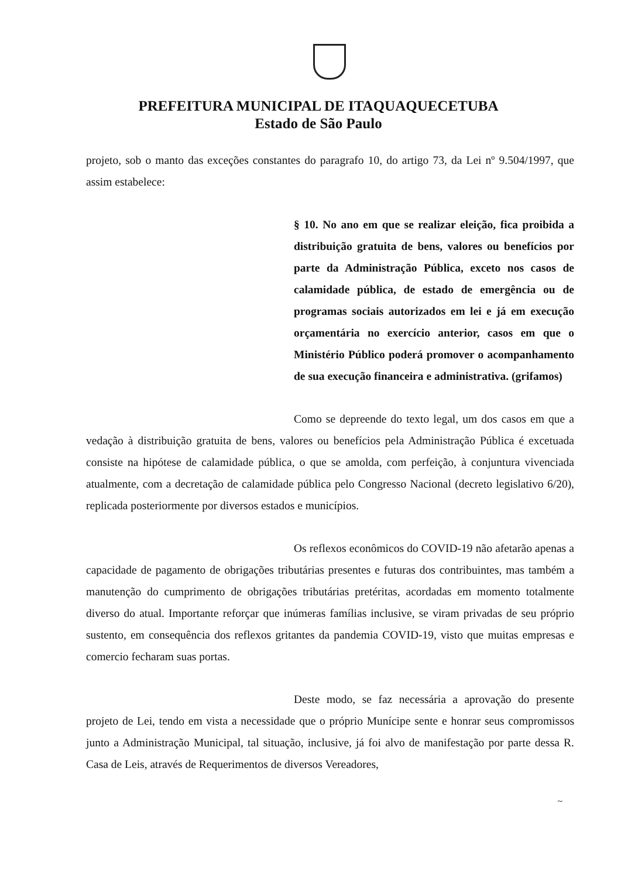PREFEITURA MUNICIPAL DE ITAQUAQUECETUBA
Estado de São Paulo
projeto, sob o manto das exceções constantes do paragrafo 10, do artigo 73, da Lei nº 9.504/1997, que assim estabelece:
§ 10. No ano em que se realizar eleição, fica proibida a distribuição gratuita de bens, valores ou benefícios por parte da Administração Pública, exceto nos casos de calamidade pública, de estado de emergência ou de programas sociais autorizados em lei e já em execução orçamentária no exercício anterior, casos em que o Ministério Público poderá promover o acompanhamento de sua execução financeira e administrativa. (grifamos)
Como se depreende do texto legal, um dos casos em que a vedação à distribuição gratuita de bens, valores ou benefícios pela Administração Pública é excetuada consiste na hipótese de calamidade pública, o que se amolda, com perfeição, à conjuntura vivenciada atualmente, com a decretação de calamidade pública pelo Congresso Nacional (decreto legislativo 6/20), replicada posteriormente por diversos estados e municípios.
Os reflexos econômicos do COVID-19 não afetarão apenas a capacidade de pagamento de obrigações tributárias presentes e futuras dos contribuintes, mas também a manutenção do cumprimento de obrigações tributárias pretéritas, acordadas em momento totalmente diverso do atual. Importante reforçar que inúmeras famílias inclusive, se viram privadas de seu próprio sustento, em consequência dos reflexos gritantes da pandemia COVID-19, visto que muitas empresas e comercio fecharam suas portas.
Deste modo, se faz necessária a aprovação do presente projeto de Lei, tendo em vista a necessidade que o próprio Munícipe sente e honrar seus compromissos junto a Administração Municipal, tal situação, inclusive, já foi alvo de manifestação por parte dessa R. Casa de Leis, através de Requerimentos de diversos Vereadores,
~